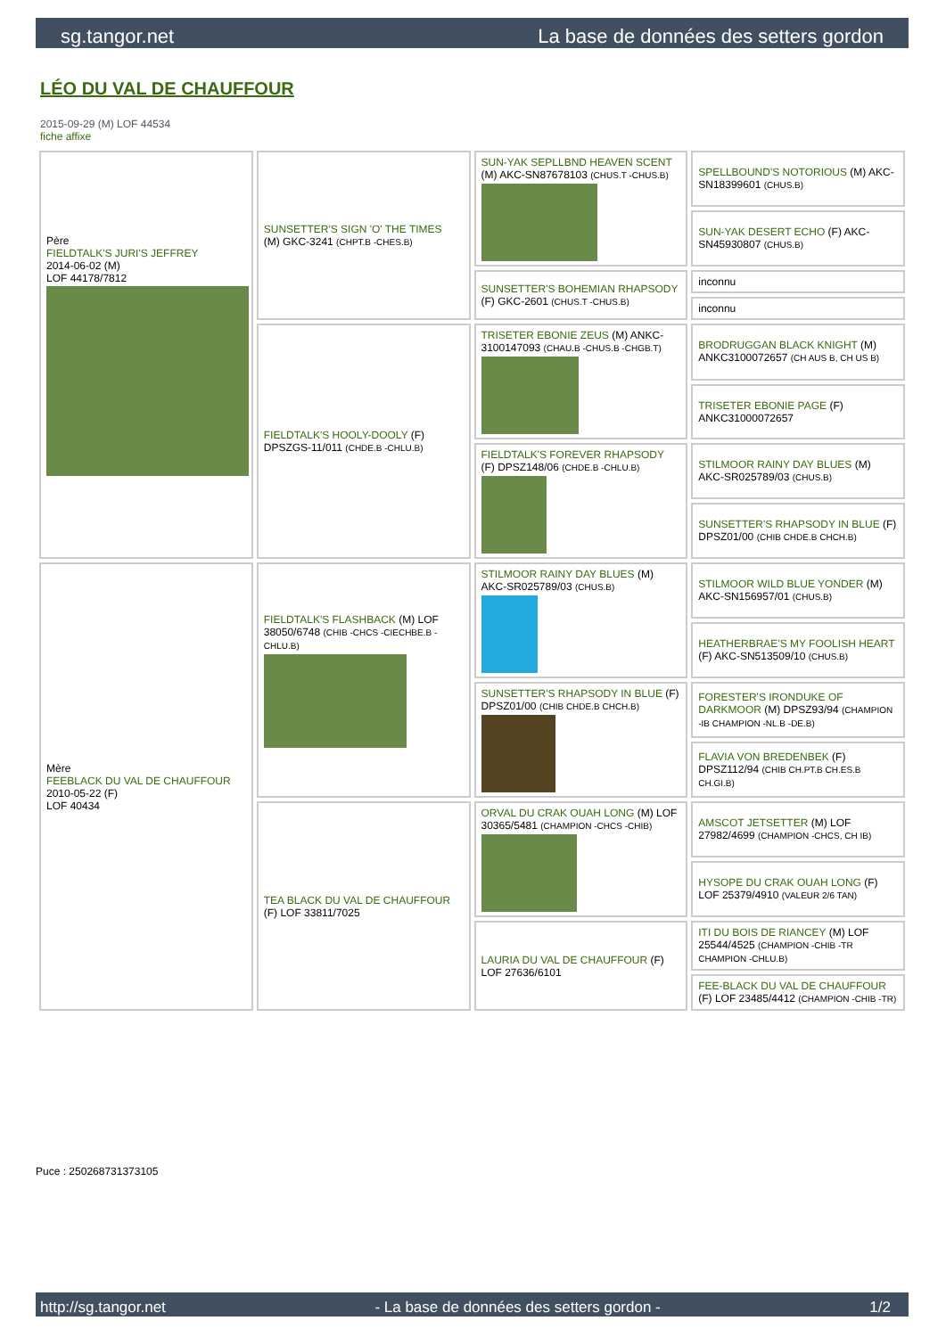sg.tangor.net La base de données des setters gordon
LÉO DU VAL DE CHAUFFOUR
2015-09-29 (M) LOF 44534
fiche affixe
| Père FIELDTALK'S JURI'S JEFFREY 2014-06-02 (M) LOF 44178/7812 | SUNSETTER'S SIGN 'O' THE TIMES (M) GKC-3241 (CHPT.B -CHES.B) | SUN-YAK SEPLLBND HEAVEN SCENT (M) AKC-SN87678103 (CHUS.T -CHUS.B) | SPELLBOUND'S NOTORIOUS (M) AKC-SN18399601 (CHUS.B) |
| | | | SUN-YAK DESERT ECHO (F) AKC-SN45930807 (CHUS.B) |
| | | SUNSETTER'S BOHEMIAN RHAPSODY (F) GKC-2601 (CHUS.T -CHUS.B) | inconnu |
| | | | inconnu |
| | FIELDTALK'S HOOLY-DOOLY (F) DPSZGS-11/011 (CHDE.B -CHLU.B) | TRISETER EBONIE ZEUS (M) ANKC-3100147093 (CHAU.B -CHUS.B -CHGB.T) | BRODRUGGAN BLACK KNIGHT (M) ANKC3100072657 (CH AUS B, CH US B) |
| | | | TRISETER EBONIE PAGE (F) ANKC31000072657 |
| | | FIELDTALK'S FOREVER RHAPSODY (F) DPSZ148/06 (CHDE.B -CHLU.B) | STILMOOR RAINY DAY BLUES (M) AKC-SR025789/03 (CHUS.B) |
| | | | SUNSETTER'S RHAPSODY IN BLUE (F) DPSZ01/00 (CHIB CHDE.B CHCH.B) |
| Mère FEEBLACK DU VAL DE CHAUFFOUR 2010-05-22 (F) LOF 40434 | FIELDTALK'S FLASHBACK (M) LOF 38050/6748 (CHIB -CHCS -CIECHBE.B -CHLU.B) | STILMOOR RAINY DAY BLUES (M) AKC-SR025789/03 (CHUS.B) | STILMOOR WILD BLUE YONDER (M) AKC-SN156957/01 (CHUS.B) |
| | | | HEATHERBRAE'S MY FOOLISH HEART (F) AKC-SN513509/10 (CHUS.B) |
| | | SUNSETTER'S RHAPSODY IN BLUE (F) DPSZ01/00 (CHIB CHDE.B CHCH.B) | FORESTER'S IRONDUKE OF DARKMOOR (M) DPSZ93/94 (CHAMPION -IB CHAMPION -NL.B -DE.B) |
| | | | FLAVIA VON BREDENBEK (F) DPSZ112/94 (CHIB CH.PT.B CH.ES.B CH.GI.B) |
| | TEA BLACK DU VAL DE CHAUFFOUR (F) LOF 33811/7025 | ORVAL DU CRAK OUAH LONG (M) LOF 30365/5481 (CHAMPION -CHCS -CHIB) | AMSCOT JETSETTER (M) LOF 27982/4699 (CHAMPION -CHCS, CH IB) |
| | | | HYSOPE DU CRAK OUAH LONG (F) LOF 25379/4910 (VALEUR 2/6 TAN) |
| | | LAURIA DU VAL DE CHAUFFOUR (F) LOF 27636/6101 | ITI DU BOIS DE RIANCEY (M) LOF 25544/4525 (CHAMPION -CHIB -TR CHAMPION -CHLU.B) |
| | | | FEE-BLACK DU VAL DE CHAUFFOUR (F) LOF 23485/4412 (CHAMPION -CHIB -TR) |
Puce : 250268731373105
http://sg.tangor.net - La base de données des setters gordon - 1/2